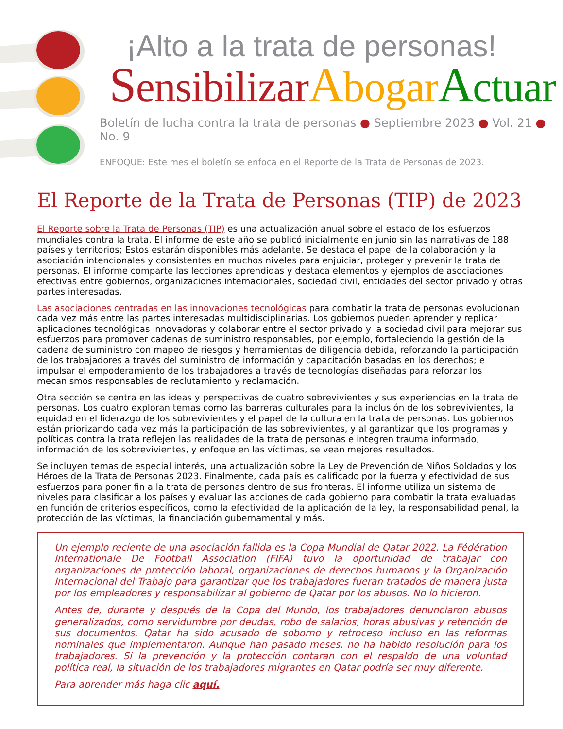¡Alto a la trata de personas!
Sensibilizar Abogar Actuar
Boletín de lucha contra la trata de personas ● Septiembre 2023 ● Vol. 21 ● No. 9
ENFOQUE: Este mes el boletín se enfoca en el Reporte de la Trata de Personas de 2023.
El Reporte de la Trata de Personas (TIP) de 2023
El Reporte sobre la Trata de Personas (TIP) es una actualización anual sobre el estado de los esfuerzos mundiales contra la trata. El informe de este año se publicó inicialmente en junio sin las narrativas de 188 países y territorios; Estos estarán disponibles más adelante. Se destaca el papel de la colaboración y la asociación intencionales y consistentes en muchos niveles para enjuiciar, proteger y prevenir la trata de personas. El informe comparte las lecciones aprendidas y destaca elementos y ejemplos de asociaciones efectivas entre gobiernos, organizaciones internacionales, sociedad civil, entidades del sector privado y otras partes interesadas.
Las asociaciones centradas en las innovaciones tecnológicas para combatir la trata de personas evolucionan cada vez más entre las partes interesadas multidisciplinarias. Los gobiernos pueden aprender y replicar aplicaciones tecnológicas innovadoras y colaborar entre el sector privado y la sociedad civil para mejorar sus esfuerzos para promover cadenas de suministro responsables, por ejemplo, fortaleciendo la gestión de la cadena de suministro con mapeo de riesgos y herramientas de diligencia debida, reforzando la participación de los trabajadores a través del suministro de información y capacitación basadas en los derechos; e impulsar el empoderamiento de los trabajadores a través de tecnologías diseñadas para reforzar los mecanismos responsables de reclutamiento y reclamación.
Otra sección se centra en las ideas y perspectivas de cuatro sobrevivientes y sus experiencias en la trata de personas. Los cuatro exploran temas como las barreras culturales para la inclusión de los sobrevivientes, la equidad en el liderazgo de los sobrevivientes y el papel de la cultura en la trata de personas. Los gobiernos están priorizando cada vez más la participación de las sobrevivientes, y al garantizar que los programas y políticas contra la trata reflejen las realidades de la trata de personas e integren trauma informado, información de los sobrevivientes, y enfoque en las víctimas, se vean mejores resultados.
Se incluyen temas de especial interés, una actualización sobre la Ley de Prevención de Niños Soldados y los Héroes de la Trata de Personas 2023. Finalmente, cada país es calificado por la fuerza y efectividad de sus esfuerzos para poner fin a la trata de personas dentro de sus fronteras. El informe utiliza un sistema de niveles para clasificar a los países y evaluar las acciones de cada gobierno para combatir la trata evaluadas en función de criterios específicos, como la efectividad de la aplicación de la ley, la responsabilidad penal, la protección de las víctimas, la financiación gubernamental y más.
Un ejemplo reciente de una asociación fallida es la Copa Mundial de Qatar 2022. La Fédération Internationale De Football Association (FIFA) tuvo la oportunidad de trabajar con organizaciones de protección laboral, organizaciones de derechos humanos y la Organización Internacional del Trabajo para garantizar que los trabajadores fueran tratados de manera justa por los empleadores y responsabilizar al gobierno de Qatar por los abusos. No lo hicieron.
Antes de, durante y después de la Copa del Mundo, los trabajadores denunciaron abusos generalizados, como servidumbre por deudas, robo de salarios, horas abusivas y retención de sus documentos. Qatar ha sido acusado de soborno y retroceso incluso en las reformas nominales que implementaron. Aunque han pasado meses, no ha habido resolución para los trabajadores. Si la prevención y la protección contaran con el respaldo de una voluntad política real, la situación de los trabajadores migrantes en Qatar podría ser muy diferente.
Para aprender más haga clic aquí.